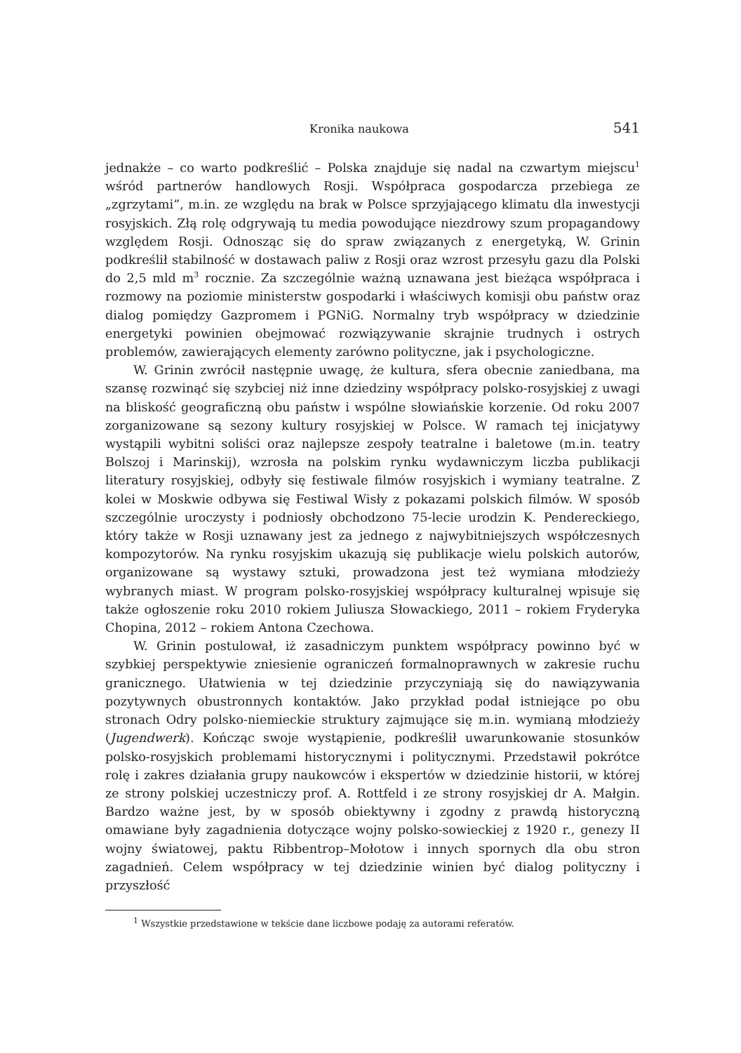Kronika naukowa 541
jednakże – co warto podkreślić – Polska znajduje się nadal na czwartym miejscu<sup>1</sup> wśród partnerów handlowych Rosji. Współpraca gospodarcza przebiega ze „zgrzytami”, m.in. ze względu na brak w Polsce sprzyjającego klimatu dla inwestycji rosyjskich. Złą rolę odgrywają tu media powodujące niezdrowy szum propagandowy względem Rosji. Odnosząc się do spraw związanych z energetyką, W. Grinin podkreślił stabilność w dostawach paliw z Rosji oraz wzrost przesyłu gazu dla Polski do 2,5 mld m<sup>3</sup> rocznie. Za szczególnie ważną uznawana jest bieżąca współpraca i rozmowy na poziomie ministerstw gospodarki i właściwych komisji obu państw oraz dialog pomiędzy Gazpromem i PGNiG. Normalny tryb współpracy w dziedzinie energetyki powinien obejmować rozwiązywanie skrajnie trudnych i ostrych problemów, zawierających elementy zarówno polityczne, jak i psychologiczne.
W. Grinin zwrócił następnie uwagę, że kultura, sfera obecnie zaniedbana, ma szansę rozwinąć się szybciej niż inne dziedziny współpracy polsko-rosyjskiej z uwagi na bliskość geograficzną obu państw i wspólne słowiańskie korzenie. Od roku 2007 zorganizowane są sezony kultury rosyjskiej w Polsce. W ramach tej inicjatywy wystąpili wybitni soliści oraz najlepsze zespoły teatralne i baletowe (m.in. teatry Bolszoj i Marinskij), wzrosła na polskim rynku wydawniczym liczba publikacji literatury rosyjskiej, odbyły się festiwale filmów rosyjskich i wymiany teatralne. Z kolei w Moskwie odbywa się Festiwal Wisły z pokazami polskich filmów. W sposób szczególnie uroczysty i podniosły obchodzono 75-lecie urodzin K. Pendereckiego, który także w Rosji uznawany jest za jednego z najwybitniejszych współczesnych kompozytorów. Na rynku rosyjskim ukazują się publikacje wielu polskich autorów, organizowane są wystawy sztuki, prowadzona jest też wymiana młodzieży wybranych miast. W program polsko-rosyjskiej współpracy kulturalnej wpisuje się także ogłoszenie roku 2010 rokiem Juliusza Słowackiego, 2011 – rokiem Fryderyka Chopina, 2012 – rokiem Antona Czechowa.
W. Grinin postulował, iż zasadniczym punktem współpracy powinno być w szybkiej perspektywie zniesienie ograniczeń formalnoprawnych w zakresie ruchu granicznego. Ułatwienia w tej dziedzinie przyczyniają się do nawiązywania pozytywnych obustronnych kontaktów. Jako przykład podał istniejące po obu stronach Odry polsko-niemieckie struktury zajmujące się m.in. wymianą młodzieży (Jugendwerk). Kończąc swoje wystąpienie, podkreślił uwarunkowanie stosunków polsko-rosyjskich problemami historycznymi i politycznymi. Przedstawił pokrótce rolę i zakres działania grupy naukowców i ekspertów w dziedzinie historii, w której ze strony polskiej uczestniczy prof. A. Rottfeld i ze strony rosyjskiej dr A. Małgin. Bardzo ważne jest, by w sposób obiektywny i zgodny z prawdą historyczną omawiane były zagadnienia dotyczące wojny polsko-sowieckiej z 1920 r., genezy II wojny światowej, paktu Ribbentrop–Mołotow i innych spornych dla obu stron zagadnień. Celem współpracy w tej dziedzinie winien być dialog polityczny i przyszłość
<sup>1</sup> Wszystkie przedstawione w tekście dane liczbowe podaję za autorami referatów.